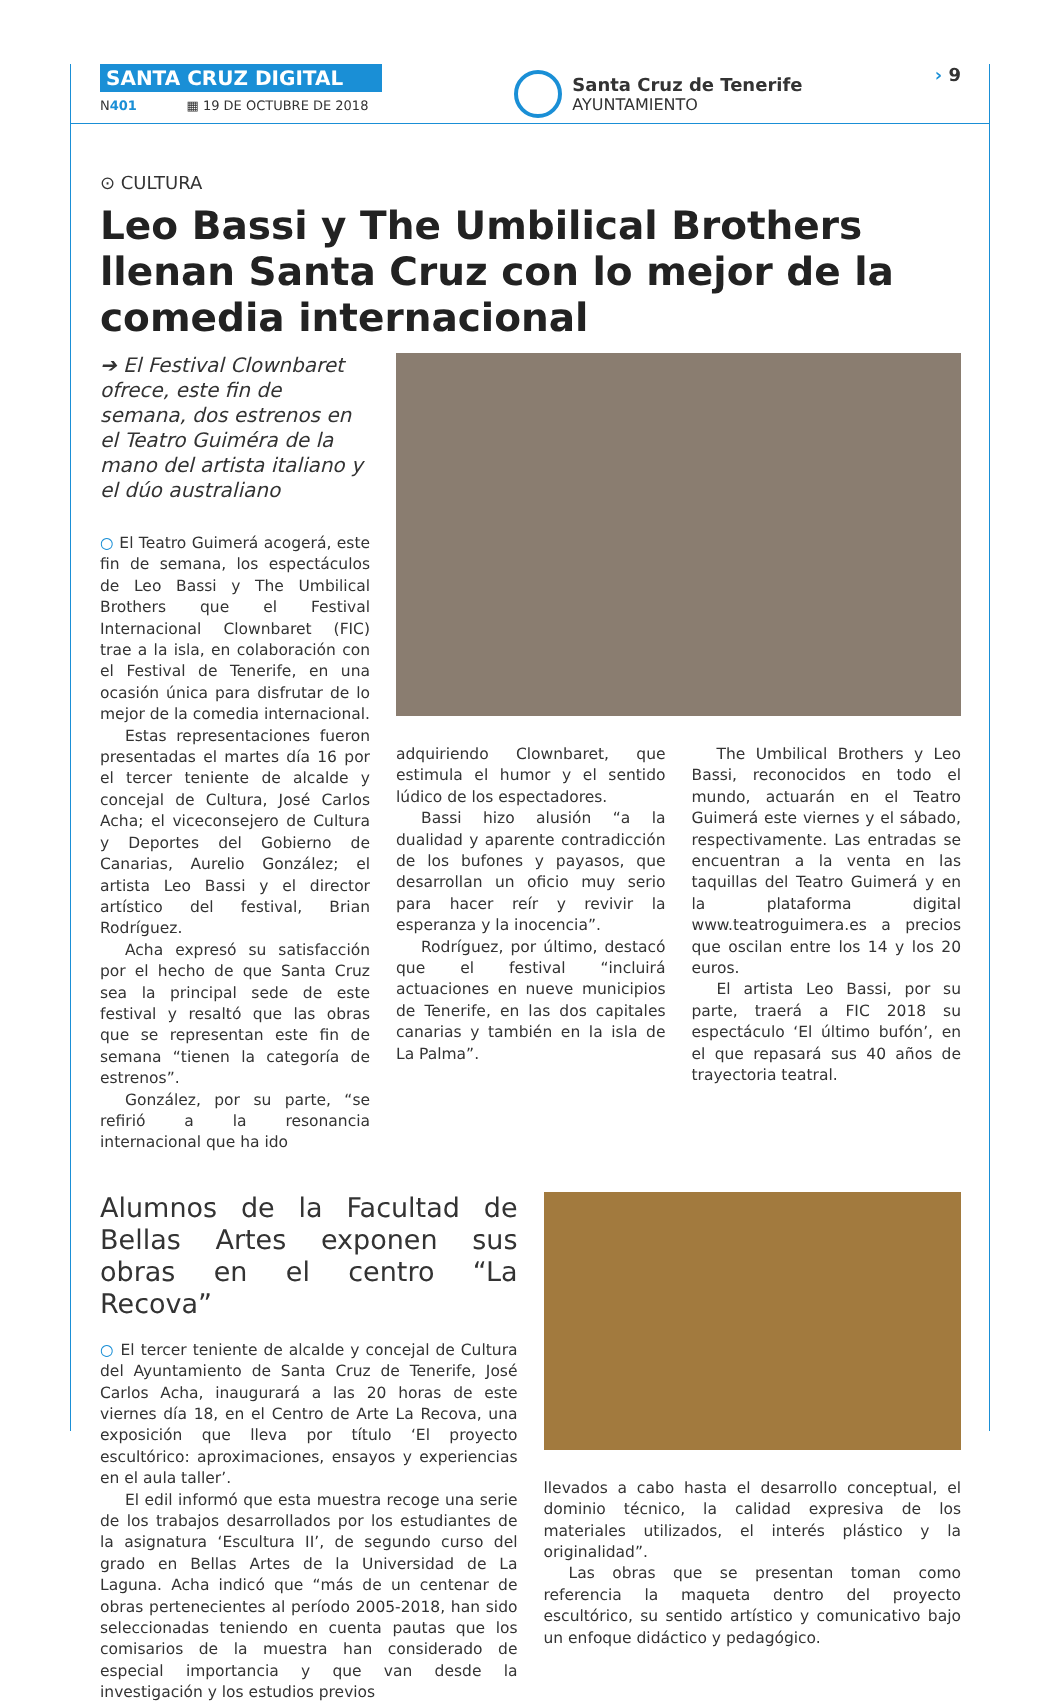SANTA CRUZ DIGITAL
N401 ▦ 19 DE OCTUBRE DE 2018
Santa Cruz de Tenerife
AYUNTAMIENTO
› 9
⊙ CULTURA
Leo Bassi y The Umbilical Brothers llenan Santa Cruz con lo mejor de la comedia internacional
➔ El Festival Clownbaret ofrece, este fin de semana, dos estrenos en el Teatro Guiméra de la mano del artista italiano y el dúo australiano
○ El Teatro Guimerá acogerá, este fin de semana, los espectáculos de Leo Bassi y The Umbilical Brothers que el Festival Internacional Clownbaret (FIC) trae a la isla, en colaboración con el Festival de Tenerife, en una ocasión única para disfrutar de lo mejor de la comedia internacional.
Estas representaciones fueron presentadas el martes día 16 por el tercer teniente de alcalde y concejal de Cultura, José Carlos Acha; el viceconsejero de Cultura y Deportes del Gobierno de Canarias, Aurelio González; el artista Leo Bassi y el director artístico del festival, Brian Rodríguez.
Acha expresó su satisfacción por el hecho de que Santa Cruz sea la principal sede de este festival y resaltó que las obras que se representan este fin de semana “tienen la categoría de estrenos”.
González, por su parte, “se refirió a la resonancia internacional que ha ido
adquiriendo Clownbaret, que estimula el humor y el sentido lúdico de los espectadores.
Bassi hizo alusión “a la dualidad y aparente contradicción de los bufones y payasos, que desarrollan un oficio muy serio para hacer reír y revivir la esperanza y la inocencia”.
Rodríguez, por último, destacó que el festival “incluirá actuaciones en nueve municipios de Tenerife, en las dos capitales canarias y también en la isla de La Palma”.
The Umbilical Brothers y Leo Bassi, reconocidos en todo el mundo, actuarán en el Teatro Guimerá este viernes y el sábado, respectivamente. Las entradas se encuentran a la venta en las taquillas del Teatro Guimerá y en la plataforma digital www.teatroguimera.es a precios que oscilan entre los 14 y los 20 euros.
El artista Leo Bassi, por su parte, traerá a FIC 2018 su espectáculo ‘El último bufón’, en el que repasará sus 40 años de trayectoria teatral.
Alumnos de la Facultad de Bellas Artes exponen sus obras en el centro “La Recova”
○ El tercer teniente de alcalde y concejal de Cultura del Ayuntamiento de Santa Cruz de Tenerife, José Carlos Acha, inaugurará a las 20 horas de este viernes día 18, en el Centro de Arte La Recova, una exposición que lleva por título ‘El proyecto escultórico: aproximaciones, ensayos y experiencias en el aula taller’.
El edil informó que esta muestra recoge una serie de los trabajos desarrollados por los estudiantes de la asignatura ‘Escultura II’, de segundo curso del grado en Bellas Artes de la Universidad de La Laguna. Acha indicó que “más de un centenar de obras pertenecientes al período 2005-2018, han sido seleccionadas teniendo en cuenta pautas que los comisarios de la muestra han considerado de especial importancia y que van desde la investigación y los estudios previos
llevados a cabo hasta el desarrollo conceptual, el dominio técnico, la calidad expresiva de los materiales utilizados, el interés plástico y la originalidad”.
Las obras que se presentan toman como referencia la maqueta dentro del proyecto escultórico, su sentido artístico y comunicativo bajo un enfoque didáctico y pedagógico.